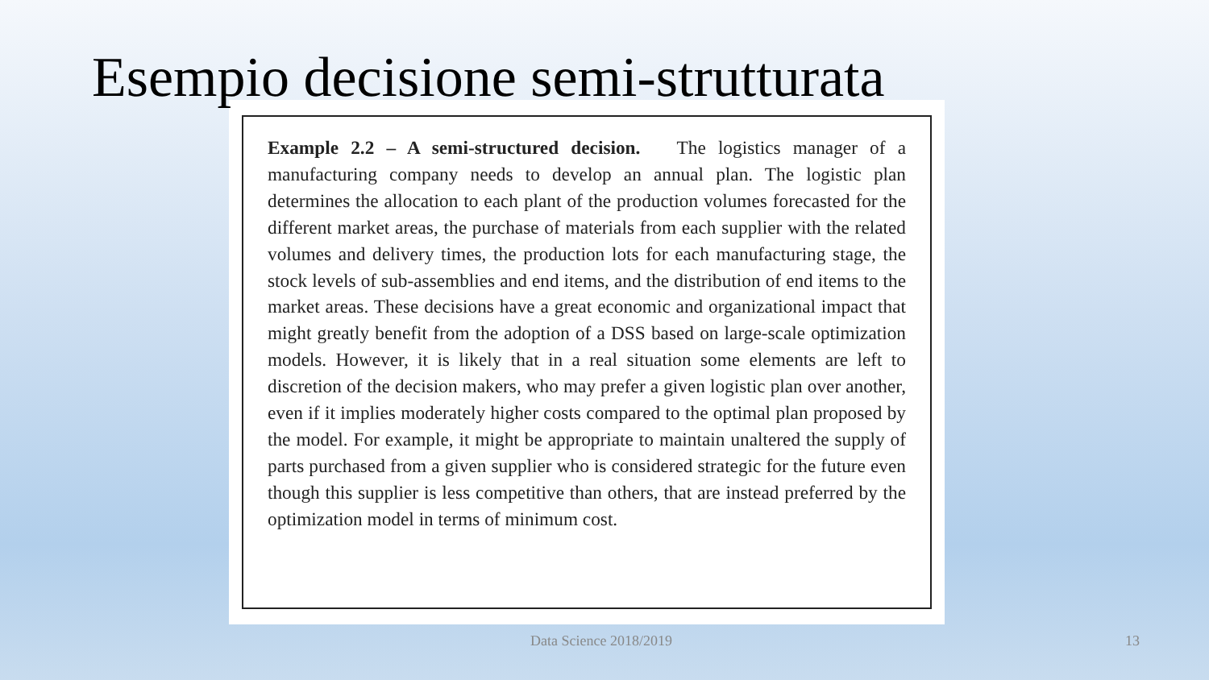Esempio decisione semi-strutturata
Example 2.2 – A semi-structured decision. The logistics manager of a manufacturing company needs to develop an annual plan. The logistic plan determines the allocation to each plant of the production volumes forecasted for the different market areas, the purchase of materials from each supplier with the related volumes and delivery times, the production lots for each manufacturing stage, the stock levels of sub-assemblies and end items, and the distribution of end items to the market areas. These decisions have a great economic and organizational impact that might greatly benefit from the adoption of a DSS based on large-scale optimization models. However, it is likely that in a real situation some elements are left to discretion of the decision makers, who may prefer a given logistic plan over another, even if it implies moderately higher costs compared to the optimal plan proposed by the model. For example, it might be appropriate to maintain unaltered the supply of parts purchased from a given supplier who is considered strategic for the future even though this supplier is less competitive than others, that are instead preferred by the optimization model in terms of minimum cost.
Data Science 2018/2019 13